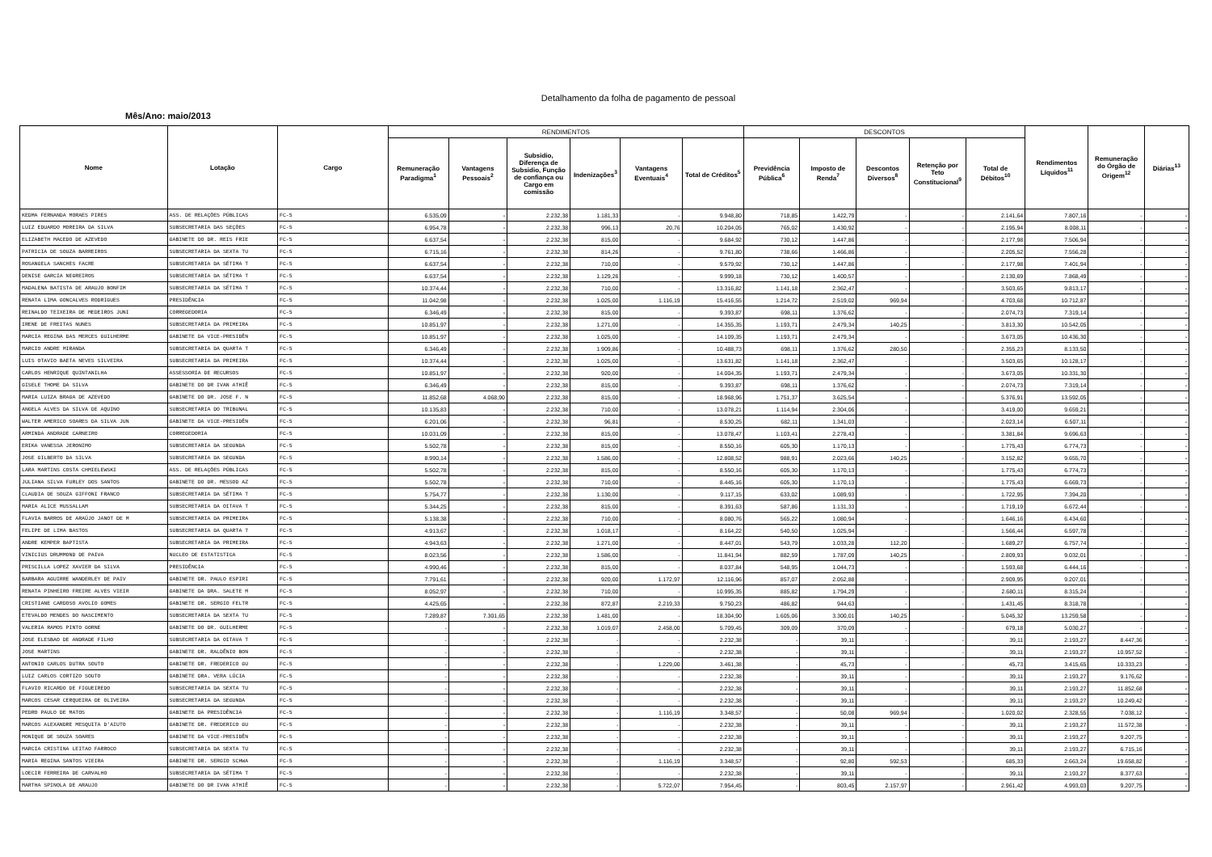Detalhamento da folha de pagamento de pessoal
Mês/Ano: maio/2013
| Nome | Lotação | Cargo | RENDIMENTOS | | | | | | DESCONTOS | | | | | Rendimentos Líquidos<sup>11</sup> | Remuneração do Órgão de Origem<sup>12</sup> | Diárias<sup>13</sup> |
| --- | --- | --- | --- | --- | --- | --- | --- | --- | --- | --- | --- | --- | --- | --- | --- | --- |
| | | | Remuneração Paradigma<sup>1</sup> | Vantagens Pessoais<sup>2</sup> | Subsidio, Diferença de Subsidio, Função de confiança ou Cargo em comissão | Indenizações<sup>3</sup> | Vantagens Eventuais<sup>4</sup> | Total de Créditos<sup>5</sup> | Previdência Pública<sup>6</sup> | Imposto de Renda<sup>7</sup> | Descontos Diversos<sup>8</sup> | Retenção por Teto Constitucional<sup>9</sup> | Total de Débitos<sup>10</sup> | | | |
| KEDMA FERNANDA MORAES PIRES | ASS. DE RELAÇÕES PÚBLICAS | FC-5 | 6.535,09 | - | 2.232,38 | 1.181,33 | - | 9.948,80 | 718,85 | 1.422,79 | - | - | 2.141,64 | 7.807,16 | - | - |
| LUIZ EDUARDO MOREIRA DA SILVA | SUBSECRETARIA DAS SEÇÕES | FC-5 | 6.954,78 | - | 2.232,38 | 996,13 | 20,76 | 10.204,05 | 765,02 | 1.430,92 | - | - | 2.195,94 | 8.008,11 | - | - |
| ELIZABETH MACEDO DE AZEVEDO | GABINETE DO DR. REIS FRIE | FC-5 | 6.637,54 | - | 2.232,38 | 815,00 | - | 9.684,92 | 730,12 | 1.447,86 | - | - | 2.177,98 | 7.506,94 | - | - |
| PATRICIA DE SOUZA BARREIROS | SUBSECRETARIA DA SEXTA TU | FC-5 | 6.715,16 | - | 2.232,38 | 814,26 | - | 9.761,80 | 738,66 | 1.466,86 | - | - | 2.205,52 | 7.556,28 | - | - |
| ROSANGELA SANCHES FACRE | SUBSECRETARIA DA SÉTIMA T | FC-5 | 6.637,54 | - | 2.232,38 | 710,00 | - | 9.579,92 | 730,12 | 1.447,86 | - | - | 2.177,98 | 7.401,94 | - | - |
| DENISE GARCIA NEGREIROS | SUBSECRETARIA DA SÉTIMA T | FC-5 | 6.637,54 | - | 2.232,38 | 1.129,26 | - | 9.999,18 | 730,12 | 1.400,57 | - | - | 2.130,69 | 7.868,49 | - | - |
| MADALENA BATISTA DE ARAUJO BONFIM | SUBSECRETARIA DA SÉTIMA T | FC-5 | 10.374,44 | - | 2.232,38 | 710,00 | - | 13.316,82 | 1.141,18 | 2.362,47 | - | - | 3.503,65 | 9.813,17 | - | - |
| RENATA LIMA GONCALVES RODRIGUES | PRESIDÊNCIA | FC-5 | 11.042,98 | - | 2.232,38 | 1.025,00 | 1.116,19 | 15.416,55 | 1.214,72 | 2.519,02 | 969,94 | - | 4.703,68 | 10.712,87 | - | - |
| REINALDO TEIXEIRA DE MEDEIROS JUNI | CORREGEDORIA | FC-5 | 6.346,49 | - | 2.232,38 | 815,00 | - | 9.393,87 | 698,11 | 1.376,62 | - | - | 2.074,73 | 7.319,14 | - | - |
| IRENE DE FREITAS NUNES | SUBSECRETARIA DA PRIMEIRA | FC-5 | 10.851,97 | - | 2.232,38 | 1.271,00 | - | 14.355,35 | 1.193,71 | 2.479,34 | 140,25 | - | 3.813,30 | 10.542,05 | - | - |
| MARCIA REGINA DAS MERCES GUILHERME | GABINETE DA VICE-PRESIDÊN | FC-5 | 10.851,97 | - | 2.232,38 | 1.025,00 | - | 14.109,35 | 1.193,71 | 2.479,34 | - | - | 3.673,05 | 10.436,30 | - | - |
| MARCIO ANDRE MIRANDA | SUBSECRETARIA DA QUARTA T | FC-5 | 6.346,49 | - | 2.232,38 | 1.909,86 | - | 10.488,73 | 698,11 | 1.376,62 | 280,50 | - | 2.355,23 | 8.133,50 | - | - |
| LUIS OTAVIO BAETA NEVES SILVEIRA | SUBSECRETARIA DA PRIMEIRA | FC-5 | 10.374,44 | - | 2.232,38 | 1.025,00 | - | 13.631,82 | 1.141,18 | 2.362,47 | - | - | 3.503,65 | 10.128,17 | - | - |
| CARLOS HENRIQUE QUINTANILHA | ASSESSORIA DE RECURSOS | FC-5 | 10.851,97 | - | 2.232,38 | 920,00 | - | 14.004,35 | 1.193,71 | 2.479,34 | - | - | 3.673,05 | 10.331,30 | - | - |
| GISELE THOME DA SILVA | GABINETE DO DR IVAN ATHIÊ | FC-5 | 6.346,49 | - | 2.232,38 | 815,00 | - | 9.393,87 | 698,11 | 1.376,62 | - | - | 2.074,73 | 7.319,14 | - | - |
| MARIA LUIZA BRAGA DE AZEVEDO | GABINETE DO DR. JOSE F. N | FC-5 | 11.852,68 | 4.068,90 | 2.232,38 | 815,00 | - | 18.968,96 | 1.751,37 | 3.625,54 | - | - | 5.376,91 | 13.592,05 | - | - |
| ANGELA ALVES DA SILVA DE AQUINO | SUBSECRETARIA DO TRIBUNAL | FC-5 | 10.135,83 | - | 2.232,38 | 710,00 | - | 13.078,21 | 1.114,94 | 2.304,06 | - | - | 3.419,00 | 9.659,21 | - | - |
| WALTER AMERICO SOARES DA SILVA JUN | GABINETE DA VICE-PRESIDÊN | FC-5 | 6.201,06 | - | 2.232,38 | 96,81 | - | 8.530,25 | 682,11 | 1.341,03 | - | - | 2.023,14 | 6.507,11 | - | - |
| ARMINDA ANDRADE CARNEIRO | CORREGEDORIA | FC-5 | 10.031,09 | - | 2.232,38 | 815,00 | - | 13.078,47 | 1.103,41 | 2.278,43 | - | - | 3.381,84 | 9.696,63 | - | - |
| ERIKA VANESSA JERONIMO | SUBSECRETARIA DA SEGUNDA | FC-5 | 5.502,78 | - | 2.232,38 | 815,00 | - | 8.550,16 | 605,30 | 1.170,13 | - | - | 1.775,43 | 6.774,73 | - | - |
| JOSE GILBERTO DA SILVA | SUBSECRETARIA DA SEGUNDA | FC-5 | 8.990,14 | - | 2.232,38 | 1.586,00 | - | 12.808,52 | 988,91 | 2.023,66 | 140,25 | - | 3.152,82 | 9.655,70 | - | - |
| LARA MARTINS COSTA CHMIELEWSKI | ASS. DE RELAÇÕES PÚBLICAS | FC-5 | 5.502,78 | - | 2.232,38 | 815,00 | - | 8.550,16 | 605,30 | 1.170,13 | - | - | 1.775,43 | 6.774,73 | - | - |
| JULIANA SILVA FURLEY DOS SANTOS | GABINETE DO DR. MESSOD AZ | FC-5 | 5.502,78 | - | 2.232,38 | 710,00 | - | 8.445,16 | 605,30 | 1.170,13 | - | - | 1.775,43 | 6.669,73 | - | - |
| CLAUDIA DE SOUZA GIFFONI FRANCO | SUBSECRETARIA DA SÉTIMA T | FC-5 | 5.754,77 | - | 2.232,38 | 1.130,00 | - | 9.117,15 | 633,02 | 1.089,93 | - | - | 1.722,95 | 7.394,20 | - | - |
| MARIA ALICE MUSSALLAM | SUBSECRETARIA DA OITAVA T | FC-5 | 5.344,25 | - | 2.232,38 | 815,00 | - | 8.391,63 | 587,86 | 1.131,33 | - | - | 1.719,19 | 6.672,44 | - | - |
| FLAVIA BARROS DE ARAÚJO JANOT DE M | SUBSECRETARIA DA PRIMEIRA | FC-5 | 5.138,38 | - | 2.232,38 | 710,00 | - | 8.080,76 | 565,22 | 1.080,94 | - | - | 1.646,16 | 6.434,60 | - | - |
| FELIPE DE LIMA BASTOS | SUBSECRETARIA DA QUARTA T | FC-5 | 4.913,67 | - | 2.232,38 | 1.018,17 | - | 8.164,22 | 540,50 | 1.025,94 | - | - | 1.566,44 | 6.597,78 | - | - |
| ANDRE KEMPER BAPTISTA | SUBSECRETARIA DA PRIMEIRA | FC-5 | 4.943,63 | - | 2.232,38 | 1.271,00 | - | 8.447,01 | 543,79 | 1.033,28 | 112,20 | - | 1.689,27 | 6.757,74 | - | - |
| VINICIUS DRUMMOND DE PAIVA | NUCLEO DE ESTATISTICA | FC-5 | 8.023,56 | - | 2.232,38 | 1.586,00 | - | 11.841,94 | 882,59 | 1.787,09 | 140,25 | - | 2.809,93 | 9.032,01 | - | - |
| PRISCILLA LOPEZ XAVIER DA SILVA | PRESIDÊNCIA | FC-5 | 4.990,46 | - | 2.232,38 | 815,00 | - | 8.037,84 | 548,95 | 1.044,73 | - | - | 1.593,68 | 6.444,16 | - | - |
| BARBARA AGUIRRE WANDERLEY DE PAIV | GABINETE DR. PAULO ESPIRI | FC-5 | 7.791,61 | - | 2.232,38 | 920,00 | 1.172,97 | 12.116,96 | 857,07 | 2.052,88 | - | - | 2.909,95 | 9.207,01 | - | - |
| RENATA PINHEIRO FREIRE ALVES VIEIR | GABINETE DA DRA. SALETE M | FC-5 | 8.052,97 | - | 2.232,38 | 710,00 | - | 10.995,35 | 885,82 | 1.794,29 | - | - | 2.680,11 | 8.315,24 | - | - |
| CRISTIANE CARDOSO AVOLIO GOMES | GABINETE DR. SERGIO FELTR | FC-5 | 4.425,65 | - | 2.232,38 | 872,87 | 2.219,33 | 9.750,23 | 486,82 | 944,63 | - | - | 1.431,45 | 8.318,78 | - | - |
| ETEVALDO MENDES DO NASCIMENTO | SUBSECRETARIA DA SEXTA TU | FC-5 | 7.289,87 | 7.301,65 | 2.232,38 | 1.481,00 | - | 18.304,90 | 1.605,06 | 3.300,01 | 140,25 | - | 5.045,32 | 13.259,58 | - | - |
| VALERIA RAMOS PINTO GORNE | GABINETE DO DR. GUILHERME | FC-5 | - | - | 2.232,38 | 1.019,07 | 2.458,00 | 5.709,45 | 309,09 | 370,09 | - | - | 679,18 | 5.030,27 | - | - |
| JOSE ELESBAO DE ANDRADE FILHO | SUBSECRETARIA DA OITAVA T | FC-5 | - | - | 2.232,38 | - | - | 2.232,38 | - | 39,11 | - | - | 39,11 | 2.193,27 | 8.447,36 | - |
| JOSE MARTINS | GABINETE DR. RALDÊNIO BON | FC-5 | - | - | 2.232,38 | - | - | 2.232,38 | - | 39,11 | - | - | 39,11 | 2.193,27 | 10.957,52 | - |
| ANTONIO CARLOS DUTRA SOUTO | GABINETE DR. FREDERICO GU | FC-5 | - | - | 2.232,38 | - | 1.229,00 | 3.461,38 | - | 45,73 | - | - | 45,73 | 3.415,65 | 10.333,23 | - |
| LUIZ CARLOS CORTIZO SOUTO | GABINETE DRA. VERA LÚCIA | FC-5 | - | - | 2.232,38 | - | - | 2.232,38 | - | 39,11 | - | - | 39,11 | 2.193,27 | 9.176,62 | - |
| FLAVIO RICARDO DE FIGUEIREDO | SUBSECRETARIA DA SEXTA TU | FC-5 | - | - | 2.232,38 | - | - | 2.232,38 | - | 39,11 | - | - | 39,11 | 2.193,27 | 11.852,68 | - |
| MARCOS CESAR CERQUEIRA DE OLIVEIRA | SUBSECRETARIA DA SEGUNDA | FC-5 | - | - | 2.232,38 | - | - | 2.232,38 | - | 39,11 | - | - | 39,11 | 2.193,27 | 10.249,42 | - |
| PEDRO PAULO DE MATOS | GABINETE DA PRESIDÊNCIA | FC-5 | - | - | 2.232,38 | - | 1.116,19 | 3.348,57 | - | 50,08 | 969,94 | - | 1.020,02 | 2.328,55 | 7.038,12 | - |
| MARCOS ALEXANDRE MESQUITA D'AIUTO | GABINETE DR. FREDERICO GU | FC-5 | - | - | 2.232,38 | - | - | 2.232,38 | - | 39,11 | - | - | 39,11 | 2.193,27 | 11.572,38 | - |
| MONIQUE DE SOUZA SOARES | GABINETE DA VICE-PRESIDÊN | FC-5 | - | - | 2.232,38 | - | - | 2.232,38 | - | 39,11 | - | - | 39,11 | 2.193,27 | 9.207,75 | - |
| MARCIA CRISTINA LEITAO FARROCO | SUBSECRETARIA DA SEXTA TU | FC-5 | - | - | 2.232,38 | - | - | 2.232,38 | - | 39,11 | - | - | 39,11 | 2.193,27 | 6.715,16 | - |
| MARIA REGINA SANTOS VIEIRA | GABINETE DR. SERGIO SCHWA | FC-5 | - | - | 2.232,38 | - | 1.116,19 | 3.348,57 | - | 92,80 | 592,53 | - | 685,33 | 2.663,24 | 19.658,82 | - |
| LOECIR FERREIRA DE CARVALHO | SUBSECRETARIA DA SÉTIMA T | FC-5 | - | - | 2.232,38 | - | - | 2.232,38 | - | 39,11 | - | - | 39,11 | 2.193,27 | 8.377,63 | - |
| MARTHA SPINOLA DE ARAUJO | GABINETE DO DR IVAN ATHIÊ | FC-5 | - | - | 2.232,38 | - | 5.722,07 | 7.954,45 | - | 803,45 | 2.157,97 | - | 2.961,42 | 4.993,03 | 9.207,75 | - |